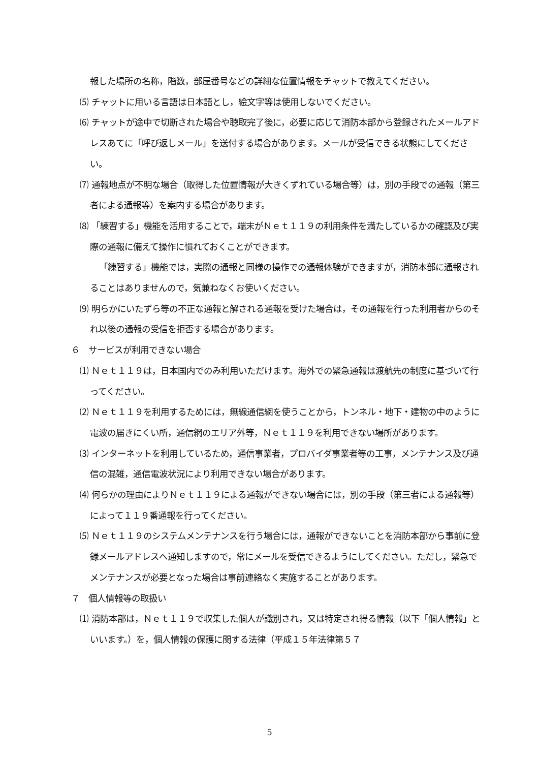報した場所の名称，階数，部屋番号などの詳細な位置情報をチャットで教えてください。
⑸ チャットに用いる言語は日本語とし，絵文字等は使用しないでください。
⑹ チャットが途中で切断された場合や聴取完了後に，必要に応じて消防本部から登録されたメールアドレスあてに「呼び返しメール」を送付する場合があります。メールが受信できる状態にしてください。
⑺ 通報地点が不明な場合（取得した位置情報が大きくずれている場合等）は，別の手段での通報（第三者による通報等）を案内する場合があります。
⑻ 「練習する」機能を活用することで，端末がＮｅｔ１１９の利用条件を満たしているかの確認及び実際の通報に備えて操作に慣れておくことができます。
「練習する」機能では，実際の通報と同様の操作での通報体験ができますが，消防本部に通報されることはありませんので，気兼ねなくお使いください。
⑼ 明らかにいたずら等の不正な通報と解される通報を受けた場合は，その通報を行った利用者からのそれ以後の通報の受信を拒否する場合があります。
６　サービスが利用できない場合
⑴ Ｎｅｔ１１９は，日本国内でのみ利用いただけます。海外での緊急通報は渡航先の制度に基づいて行ってください。
⑵ Ｎｅｔ１１９を利用するためには，無線通信網を使うことから，トンネル・地下・建物の中のように電波の届きにくい所，通信網のエリア外等，Ｎｅｔ１１９を利用できない場所があります。
⑶ インターネットを利用しているため，通信事業者，プロバイダ事業者等の工事，メンテナンス及び通信の混雑，通信電波状況により利用できない場合があります。
⑷ 何らかの理由によりＮｅｔ１１９による通報ができない場合には，別の手段（第三者による通報等）によって１１９番通報を行ってください。
⑸ Ｎｅｔ１１９のシステムメンテナンスを行う場合には，通報ができないことを消防本部から事前に登録メールアドレスへ通知しますので，常にメールを受信できるようにしてください。ただし，緊急でメンテナンスが必要となった場合は事前連絡なく実施することがあります。
７　個人情報等の取扱い
⑴ 消防本部は，Ｎｅｔ１１９で収集した個人が識別され，又は特定され得る情報（以下「個人情報」といいます。）を，個人情報の保護に関する法律（平成１５年法律第５７
5